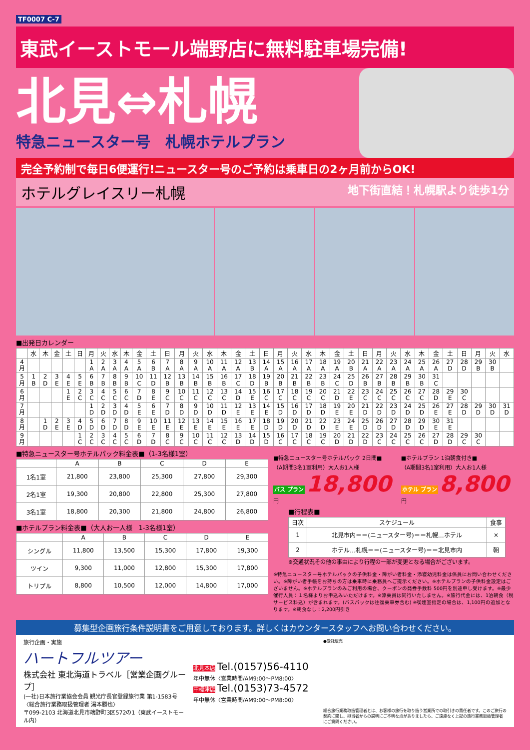TF0007 C-7
東武イーストモール端野店に無料駐車場完備!
北見⇔札幌
特急ニュースター号　札幌ホテルプラン
完全予約制で毎日6便運行!ニュースター号のご予約は乗車日の2ヶ月前からOK!
ホテルグレイスリー札幌 地下街直結！札幌駅より徒歩1分
■出発日カレンダー
| | 水 | 木 | 金 | 土 | 日 | 月 | 火 | 水 | 木 | 金 | 土 | 日 | 月 | 火 | 水 | 木 | 金 | 土 | 日 | 月 | 火 | 水 | 木 | 金 | 土 | 日 | 月 | 火 | 水 | 木 | 金 | 土 | 日 | 月 | 火 | 水 |
| --- | --- | --- | --- | --- | --- | --- | --- | --- | --- | --- | --- | --- | --- | --- | --- | --- | --- | --- | --- | --- | --- | --- | --- | --- | --- | --- | --- | --- | --- | --- | --- | --- | --- | --- | --- | --- |
| 4 月 | | | | | | 1 A | 2 A | 3 A | 4 A | 5 A | 6 B | 7 A | 8 A | 9 A | 10 A | 11 A | 12 A | 13 B | 14 A | 15 A | 16 A | 17 A | 18 A | 19 A | 20 B | 21 A | 22 A | 23 A | 24 A | 25 A | 26 A | 27 D | 28 D | 29 B | 30 B | |
| 5 月 | 1 B | 2 D | 3 E | 4 E | 5 E | 6 B | 7 B | 8 B | 9 B | 10 C | 11 D | 12 B | 13 B | 14 B | 15 B | 16 B | 17 C | 18 D | 19 B | 20 B | 21 B | 22 B | 23 B | 24 C | 25 D | 26 B | 27 B | 28 B | 29 B | 30 B | 31 C | | | | | |
| 6 月 | | | | 1 E | 2 C | 3 C | 4 C | 5 C | 6 C | 7 D | 8 E | 9 C | 10 C | 11 C | 12 C | 13 C | 14 D | 15 E | 16 C | 17 C | 18 C | 19 C | 20 C | 21 D | 22 E | 23 C | 24 C | 25 C | 26 C | 27 C | 28 D | 29 E | 30 C | | | |
| 7 月 | | | | | | 1 D | 2 D | 3 D | 4 D | 5 E | 6 E | 7 D | 8 D | 9 D | 10 D | 11 D | 12 E | 13 E | 14 E | 15 D | 16 D | 17 D | 18 D | 19 E | 20 E | 21 D | 22 D | 23 D | 24 D | 25 D | 26 E | 27 E | 28 D | 29 D | 30 D | 31 D |
| 8 月 | | 1 D | 2 E | 3 E | 4 D | 5 D | 6 D | 7 D | 8 D | 9 E | 10 E | 11 E | 12 E | 13 E | 14 E | 15 E | 16 E | 17 E | 18 D | 19 D | 20 D | 21 D | 22 D | 23 E | 24 E | 25 D | 26 D | 27 D | 28 D | 29 D | 30 E | 31 E | | | | |
| 9 月 | | | | | 1 C | 2 C | 3 C | 4 C | 5 C | 6 D | 7 D | 8 C | 9 C | 10 C | 11 C | 12 C | 13 D | 14 D | 15 D | 16 C | 17 C | 18 C | 19 C | 20 D | 21 D | 22 D | 23 C | 24 C | 25 C | 26 C | 27 D | 28 D | 29 C | 30 C | | |
■特急ニュースター号ホテルパック料金表■（1-3名様1室）
| | A | B | C | D | E |
| --- | --- | --- | --- | --- | --- |
| 1名1室 | 21,800 | 23,800 | 25,300 | 27,800 | 29,300 |
| 2名1室 | 19,300 | 20,800 | 22,800 | 25,300 | 27,800 |
| 3名1室 | 18,800 | 20,300 | 21,800 | 24,800 | 26,800 |
■ホテルプラン料金表■（大人お一人様　1-3名様1室）
| | A | B | C | D | E |
| --- | --- | --- | --- | --- | --- |
| シングル | 11,800 | 13,500 | 15,300 | 17,800 | 19,300 |
| ツイン | 9,300 | 11,000 | 12,800 | 15,300 | 17,800 |
| トリプル | 8,800 | 10,500 | 12,000 | 14,800 | 17,000 |
■特急ニュースター号ホテルパック 2日間■
（A期間3名1室利用）大人お1人様
バス プラン 18,800円
■ホテルプラン 1泊朝食付き■
（A期間3名1室利用）大人お1人様
ホテル プラン 8,800円
■行程表■
| 日次 | スケジュール | 食事 |
| --- | --- | --- |
| 1 | 北見市内＝＝(ニュースター号)＝＝札幌…ホテル | × |
| 2 | ホテル…札幌＝＝(ニュースター号)＝＝北見市内 | 朝 |
※交通状況その他の事由により行程の一部が変更となる場合がございます。
※特急ニュースター号ホテルパックの子供料金・障がい者料金・添寝幼児料金は係員にお問い合わせください。※障がい者手帳をお持ちの方は乗車時に乗務員へご提示ください。※ホテルプランの子供料金設定はございません。※ホテルプランのみご利用の場合、クーポンの発券手数料 500円を別途申し受けます。※最少催行人員：１名様よりお申込みいただけます。※添乗員は同行いたしません。※旅行代金には、1泊朝食（税サービス料込）が含まれます。(バスパックは往復乗車券含む) ※喫煙室指定の場合は、1,100円の追加となります。※朝食なし：2,200円引き
募集型企画旅行条件説明書をご用意しております。詳しくはカウンタースタッフへお問い合わせください。
旅行企画・実施
ハートフルツアー
株式会社 東北海道トラベル［営業企画グループ］
(一社)日本旅行業協会会員 観光庁長官登録旅行業 第1-1583号
〈総合旅行業務取扱管理者 湯本勝也〉
〒099-2103 北海道北見市端野町3区572の1（東武イーストモール内）
北見本店 Tel.(0157)56-4110
年中無休〈営業時間/AM9:00〜PM8:00〉
中標津店 Tel.(0153)73-4572
年中無休〈営業時間/AM9:00〜PM8:00〉
●受託販売
総合旅行業務取扱管理者とは、お客様の旅行を取り扱う営業所での取引きの責任者です。このご旅行の契約に関し、担当者からの説明にご不明な点がありましたら、ご遠慮なく上記の旅行業務取扱管理者にご質問ください。